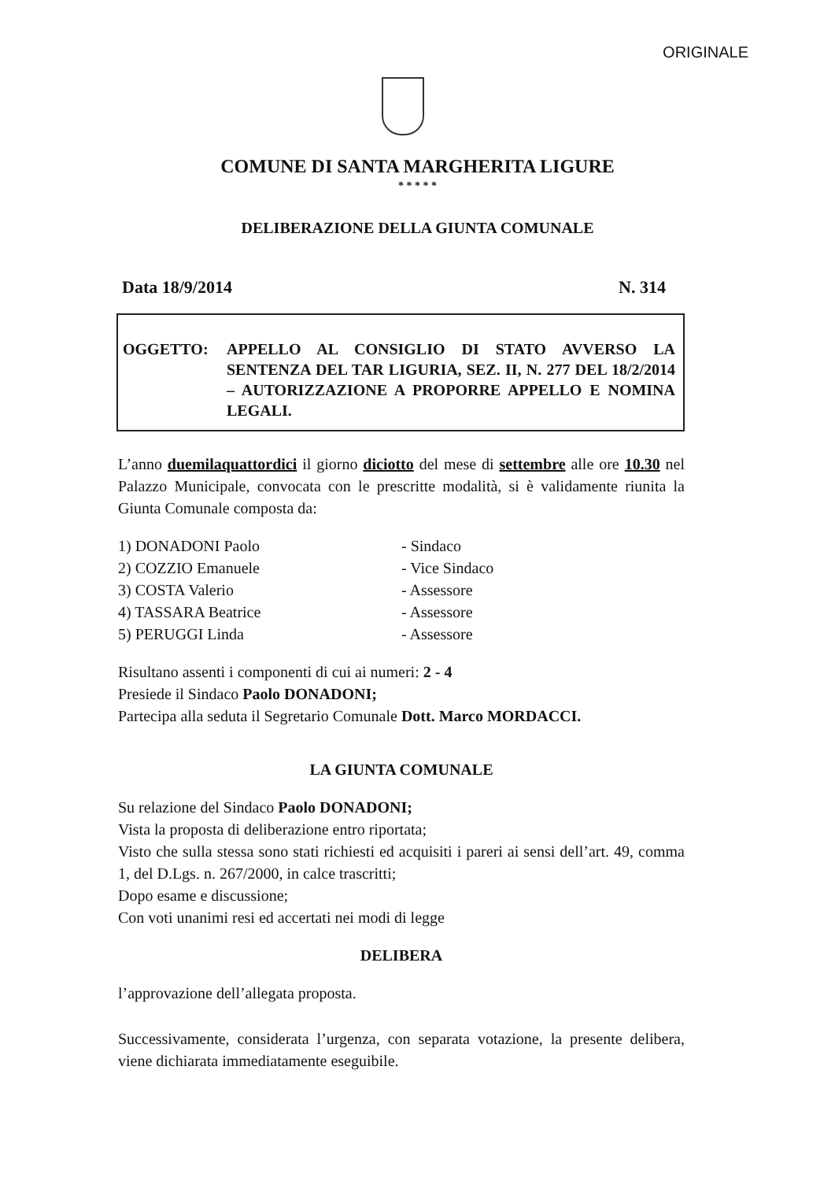ORIGINALE
COMUNE DI SANTA MARGHERITA LIGURE
* * * * *
DELIBERAZIONE DELLA GIUNTA COMUNALE
Data 18/9/2014 N. 314
OGGETTO: APPELLO AL CONSIGLIO DI STATO AVVERSO LA SENTENZA DEL TAR LIGURIA, SEZ. II, N. 277 DEL 18/2/2014 – AUTORIZZAZIONE A PROPORRE APPELLO E NOMINA LEGALI.
L’anno duemilaquattordici il giorno diciotto del mese di settembre alle ore 10.30 nel Palazzo Municipale, convocata con le prescritte modalità, si è validamente riunita la Giunta Comunale composta da:
| 1) DONADONI Paolo | - Sindaco |
| 2) COZZIO Emanuele | - Vice Sindaco |
| 3) COSTA Valerio | - Assessore |
| 4) TASSARA Beatrice | - Assessore |
| 5) PERUGGI Linda | - Assessore |
Risultano assenti i componenti di cui ai numeri: 2 - 4
Presiede il Sindaco Paolo DONADONI;
Partecipa alla seduta il Segretario Comunale Dott. Marco MORDACCI.
LA GIUNTA COMUNALE
Su relazione del Sindaco Paolo DONADONI;
Vista la proposta di deliberazione entro riportata;
Visto che sulla stessa sono stati richiesti ed acquisiti i pareri ai sensi dell’art. 49, comma 1, del D.Lgs. n. 267/2000, in calce trascritti;
Dopo esame e discussione;
Con voti unanimi resi ed accertati nei modi di legge
DELIBERA
l’approvazione dell’allegata proposta.
Successivamente, considerata l’urgenza, con separata votazione, la presente delibera, viene dichiarata immediatamente eseguibile.